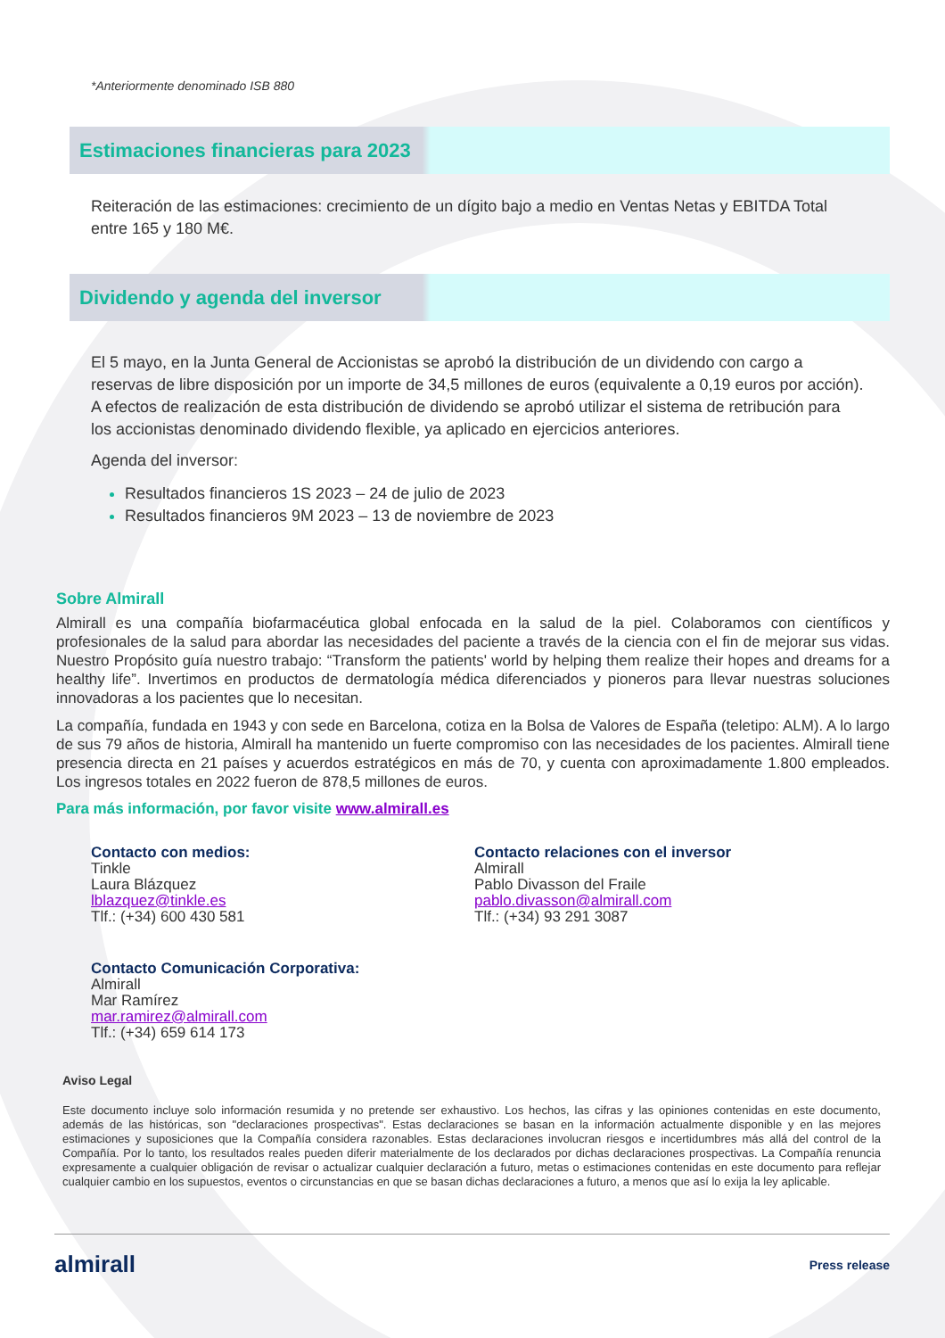*Anteriormente denominado ISB 880
Estimaciones financieras para 2023
Reiteración de las estimaciones: crecimiento de un dígito bajo a medio en Ventas Netas y EBITDA Total entre 165 y 180 M€.
Dividendo y agenda del inversor
El 5 mayo, en la Junta General de Accionistas se aprobó la distribución de un dividendo con cargo a reservas de libre disposición por un importe de 34,5 millones de euros (equivalente a 0,19 euros por acción). A efectos de realización de esta distribución de dividendo se aprobó utilizar el sistema de retribución para los accionistas denominado dividendo flexible, ya aplicado en ejercicios anteriores.
Agenda del inversor:
Resultados financieros 1S 2023 – 24 de julio de 2023
Resultados financieros 9M 2023 – 13 de noviembre de 2023
Sobre Almirall
Almirall es una compañía biofarmacéutica global enfocada en la salud de la piel. Colaboramos con científicos y profesionales de la salud para abordar las necesidades del paciente a través de la ciencia con el fin de mejorar sus vidas. Nuestro Propósito guía nuestro trabajo: “Transform the patients' world by helping them realize their hopes and dreams for a healthy life”. Invertimos en productos de dermatología médica diferenciados y pioneros para llevar nuestras soluciones innovadoras a los pacientes que lo necesitan.
La compañía, fundada en 1943 y con sede en Barcelona, cotiza en la Bolsa de Valores de España (teletipo: ALM). A lo largo de sus 79 años de historia, Almirall ha mantenido un fuerte compromiso con las necesidades de los pacientes. Almirall tiene presencia directa en 21 países y acuerdos estratégicos en más de 70, y cuenta con aproximadamente 1.800 empleados. Los ingresos totales en 2022 fueron de 878,5 millones de euros.
Para más información, por favor visite www.almirall.es
Contacto con medios:
Tinkle
Laura Blázquez
lblazquez@tinkle.es
Tlf.: (+34) 600 430 581
Contacto relaciones con el inversor
Almirall
Pablo Divasson del Fraile
pablo.divasson@almirall.com
Tlf.: (+34) 93 291 3087
Contacto Comunicación Corporativa:
Almirall
Mar Ramírez
mar.ramirez@almirall.com
Tlf.: (+34) 659 614 173
Aviso Legal
Este documento incluye solo información resumida y no pretende ser exhaustivo. Los hechos, las cifras y las opiniones contenidas en este documento, además de las históricas, son "declaraciones prospectivas". Estas declaraciones se basan en la información actualmente disponible y en las mejores estimaciones y suposiciones que la Compañía considera razonables. Estas declaraciones involucran riesgos e incertidumbres más allá del control de la Compañía. Por lo tanto, los resultados reales pueden diferir materialmente de los declarados por dichas declaraciones prospectivas. La Compañía renuncia expresamente a cualquier obligación de revisar o actualizar cualquier declaración a futuro, metas o estimaciones contenidas en este documento para reflejar cualquier cambio en los supuestos, eventos o circunstancias en que se basan dichas declaraciones a futuro, a menos que así lo exija la ley aplicable.
almirall Press release